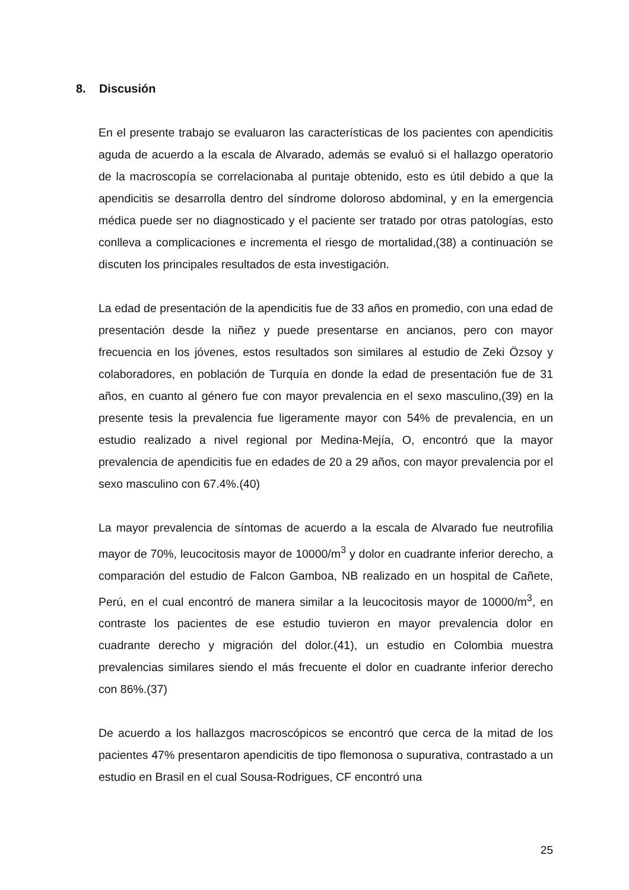8. Discusión
En el presente trabajo se evaluaron las características de los pacientes con apendicitis aguda de acuerdo a la escala de Alvarado, además se evaluó si el hallazgo operatorio de la macroscopía se correlacionaba al puntaje obtenido, esto es útil debido a que la apendicitis se desarrolla dentro del síndrome doloroso abdominal, y en la emergencia médica puede ser no diagnosticado y el paciente ser tratado por otras patologías, esto conlleva a complicaciones e incrementa el riesgo de mortalidad,(38) a continuación se discuten los principales resultados de esta investigación.
La edad de presentación de la apendicitis fue de 33 años en promedio, con una edad de presentación desde la niñez y puede presentarse en ancianos, pero con mayor frecuencia en los jóvenes, estos resultados son similares al estudio de Zeki Özsoy y colaboradores, en población de Turquía en donde la edad de presentación fue de 31 años, en cuanto al género fue con mayor prevalencia en el sexo masculino,(39) en la presente tesis la prevalencia fue ligeramente mayor con 54% de prevalencia, en un estudio realizado a nivel regional por Medina-Mejía, O, encontró que la mayor prevalencia de apendicitis fue en edades de 20 a 29 años, con mayor prevalencia por el sexo masculino con 67.4%.(40)
La mayor prevalencia de síntomas de acuerdo a la escala de Alvarado fue neutrofilia mayor de 70%, leucocitosis mayor de 10000/m<sup>3</sup> y dolor en cuadrante inferior derecho, a comparación del estudio de Falcon Gamboa, NB realizado en un hospital de Cañete, Perú, en el cual encontró de manera similar a la leucocitosis mayor de 10000/m<sup>3</sup>, en contraste los pacientes de ese estudio tuvieron en mayor prevalencia dolor en cuadrante derecho y migración del dolor.(41), un estudio en Colombia muestra prevalencias similares siendo el más frecuente el dolor en cuadrante inferior derecho con 86%.(37)
De acuerdo a los hallazgos macroscópicos se encontró que cerca de la mitad de los pacientes 47% presentaron apendicitis de tipo flemonosa o supurativa, contrastado a un estudio en Brasil en el cual Sousa-Rodrigues, CF encontró una
25